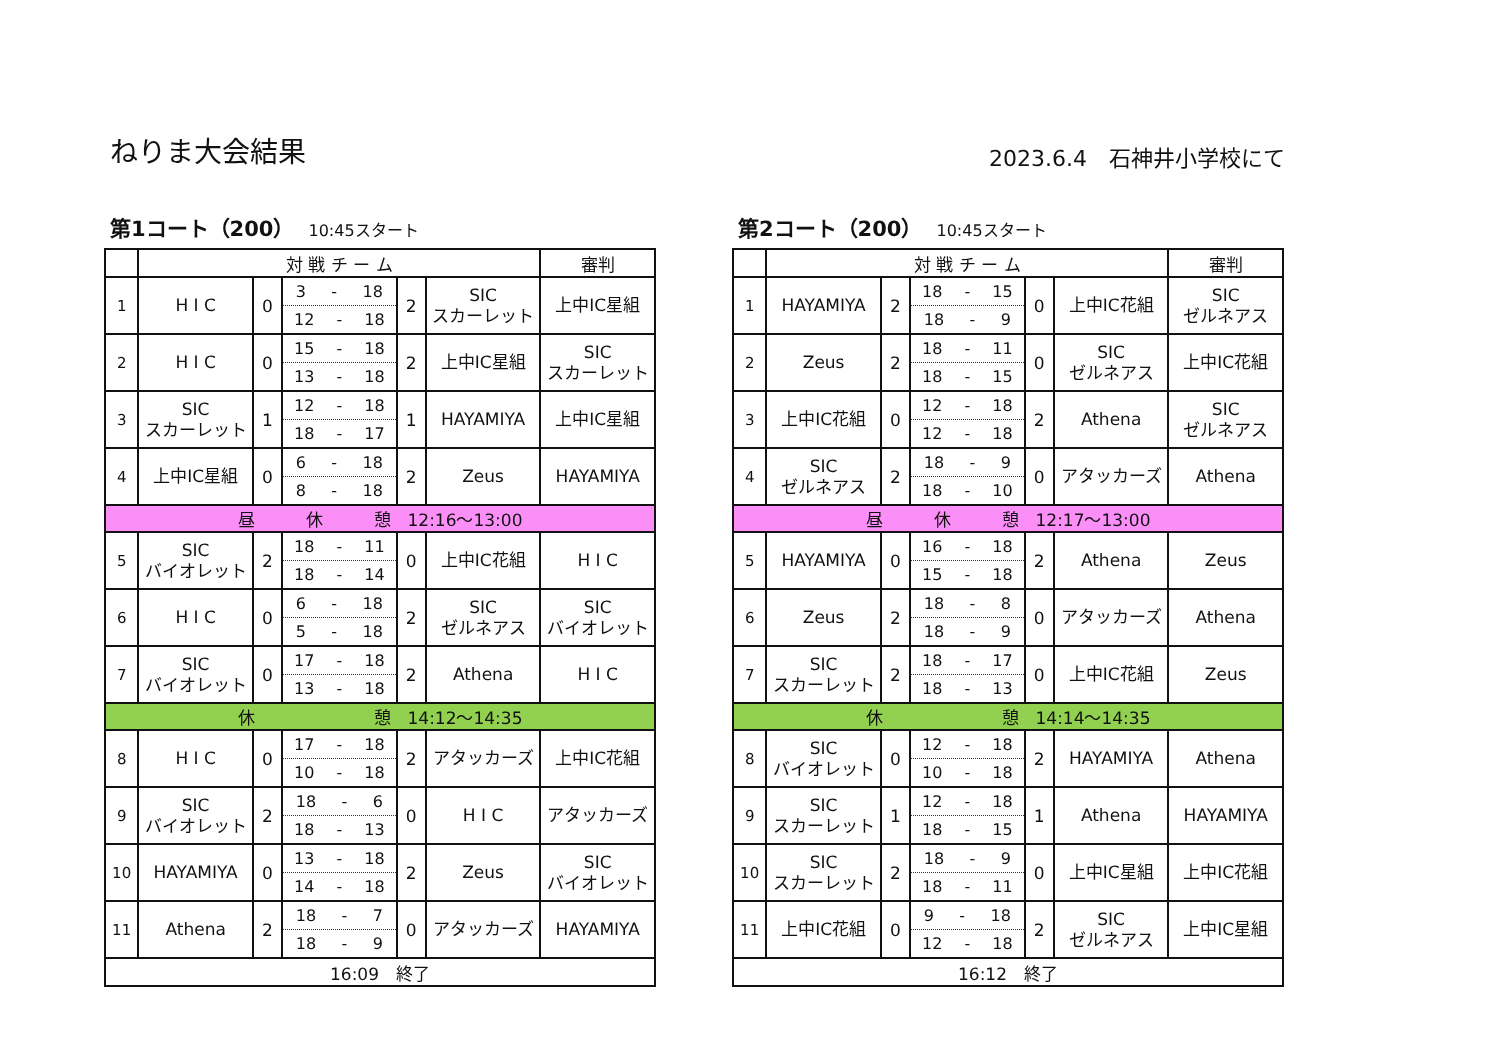ねりま大会結果
2023.6.4　石神井小学校にて
第1コート（200） 10:45スタート
| | 対 戦 チ ー ム | | | | | 審判 |
| --- | --- | --- | --- | --- | --- | --- |
| 1 | H I C | 0 | 3 - 18 12 - 18 | 2 | SIC スカーレット | 上中IC星組 |
| 2 | H I C | 0 | 15 - 18 13 - 18 | 2 | 上中IC星組 | SIC スカーレット |
| 3 | SIC スカーレット | 1 | 12 - 18 18 - 17 | 1 | HAYAMIYA | 上中IC星組 |
| 4 | 上中IC星組 | 0 | 6 - 18 8 - 18 | 2 | Zeus | HAYAMIYA |
| 昼 休 憩 12:16～13:00 | | | | | | |
| 5 | SIC バイオレット | 2 | 18 - 11 18 - 14 | 0 | 上中IC花組 | H I C |
| 6 | H I C | 0 | 6 - 18 5 - 18 | 2 | SIC ゼルネアス | SIC バイオレット |
| 7 | SIC バイオレット | 0 | 17 - 18 13 - 18 | 2 | Athena | H I C |
| 休 憩 14:12～14:35 | | | | | | |
| 8 | H I C | 0 | 17 - 18 10 - 18 | 2 | アタッカーズ | 上中IC花組 |
| 9 | SIC バイオレット | 2 | 18 - 6 18 - 13 | 0 | H I C | アタッカーズ |
| 10 | HAYAMIYA | 0 | 13 - 18 14 - 18 | 2 | Zeus | SIC バイオレット |
| 11 | Athena | 2 | 18 - 7 18 - 9 | 0 | アタッカーズ | HAYAMIYA |
| 16:09 終了 | | | | | | |
第2コート（200） 10:45スタート
| | 対 戦 チ ー ム | | | | | 審判 |
| --- | --- | --- | --- | --- | --- | --- |
| 1 | HAYAMIYA | 2 | 18 - 15 18 - 9 | 0 | 上中IC花組 | SIC ゼルネアス |
| 2 | Zeus | 2 | 18 - 11 18 - 15 | 0 | SIC ゼルネアス | 上中IC花組 |
| 3 | 上中IC花組 | 0 | 12 - 18 12 - 18 | 2 | Athena | SIC ゼルネアス |
| 4 | SIC ゼルネアス | 2 | 18 - 9 18 - 10 | 0 | アタッカーズ | Athena |
| 昼 休 憩 12:17～13:00 | | | | | | |
| 5 | HAYAMIYA | 0 | 16 - 18 15 - 18 | 2 | Athena | Zeus |
| 6 | Zeus | 2 | 18 - 8 18 - 9 | 0 | アタッカーズ | Athena |
| 7 | SIC スカーレット | 2 | 18 - 17 18 - 13 | 0 | 上中IC花組 | Zeus |
| 休 憩 14:14～14:35 | | | | | | |
| 8 | SIC バイオレット | 0 | 12 - 18 10 - 18 | 2 | HAYAMIYA | Athena |
| 9 | SIC スカーレット | 1 | 12 - 18 18 - 15 | 1 | Athena | HAYAMIYA |
| 10 | SIC スカーレット | 2 | 18 - 9 18 - 11 | 0 | 上中IC星組 | 上中IC花組 |
| 11 | 上中IC花組 | 0 | 9 - 18 12 - 18 | 2 | SIC ゼルネアス | 上中IC星組 |
| 16:12 終了 | | | | | | |